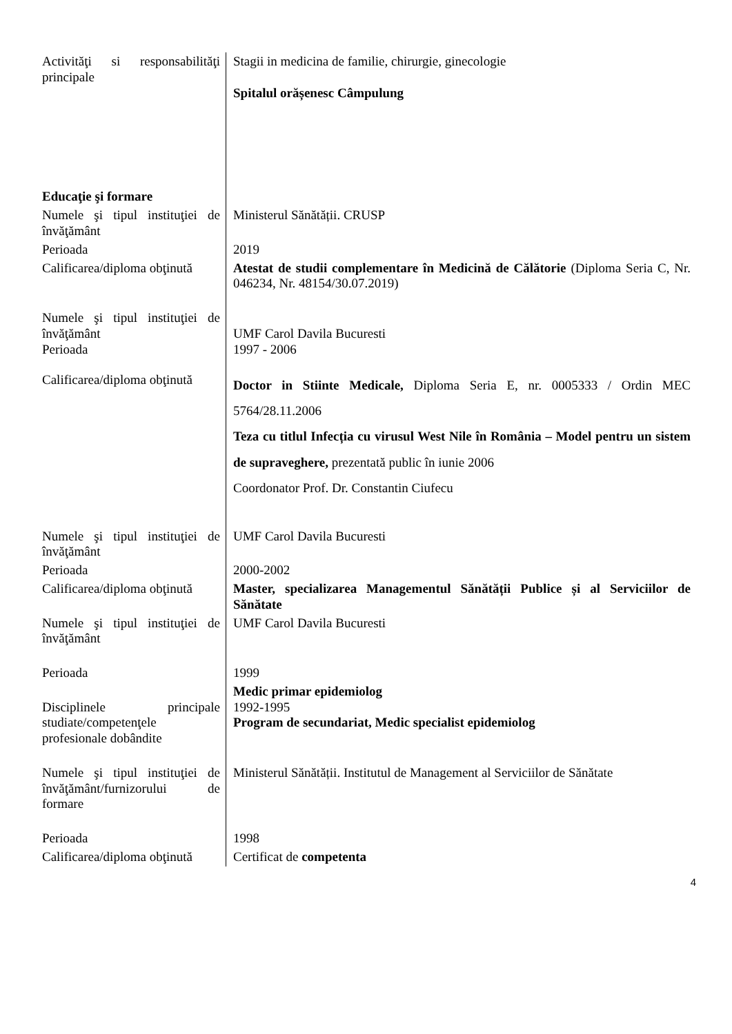| Activităţi si responsabilităţi principale | Stagii in medicina de familie, chirurgie, ginecologie Spitalul orășenesc Câmpulung |
| Educaţie şi formare | |
| Numele şi tipul instituţiei de învăţământ | Ministerul Sănătății. CRUSP |
| Perioada | 2019 |
| Calificarea/diploma obţinută | Atestat de studii complementare în Medicină de Călătorie (Diploma Seria C, Nr. 046234, Nr. 48154/30.07.2019) |
| Numele şi tipul instituţiei de învăţământ Perioada | UMF Carol Davila Bucuresti 1997 - 2006 |
| Calificarea/diploma obţinută | Doctor in Stiinte Medicale, Diploma Seria E, nr. 0005333 / Ordin MEC 5764/28.11.2006 Teza cu titlul Infecția cu virusul West Nile în România – Model pentru un sistem de supraveghere, prezentată public în iunie 2006 Coordonator Prof. Dr. Constantin Ciufecu |
| Numele şi tipul instituţiei de învăţământ | UMF Carol Davila Bucuresti |
| Perioada | 2000-2002 |
| Calificarea/diploma obţinută | Master, specializarea Managementul Sănătății Publice și al Serviciilor de Sănătate |
| Numele şi tipul instituţiei de învăţământ | UMF Carol Davila Bucuresti |
| Perioada | 1999 |
| Disciplinele principale studiate/competenţele profesionale dobândite | Medic primar epidemiolog 1992-1995 Program de secundariat, Medic specialist epidemiolog |
| Numele şi tipul instituţiei de învăţământ/furnizorului de formare | Ministerul Sănătății. Institutul de Management al Serviciilor de Sănătate |
| Perioada | 1998 |
| Calificarea/diploma obţinută | Certificat de competenta |
4